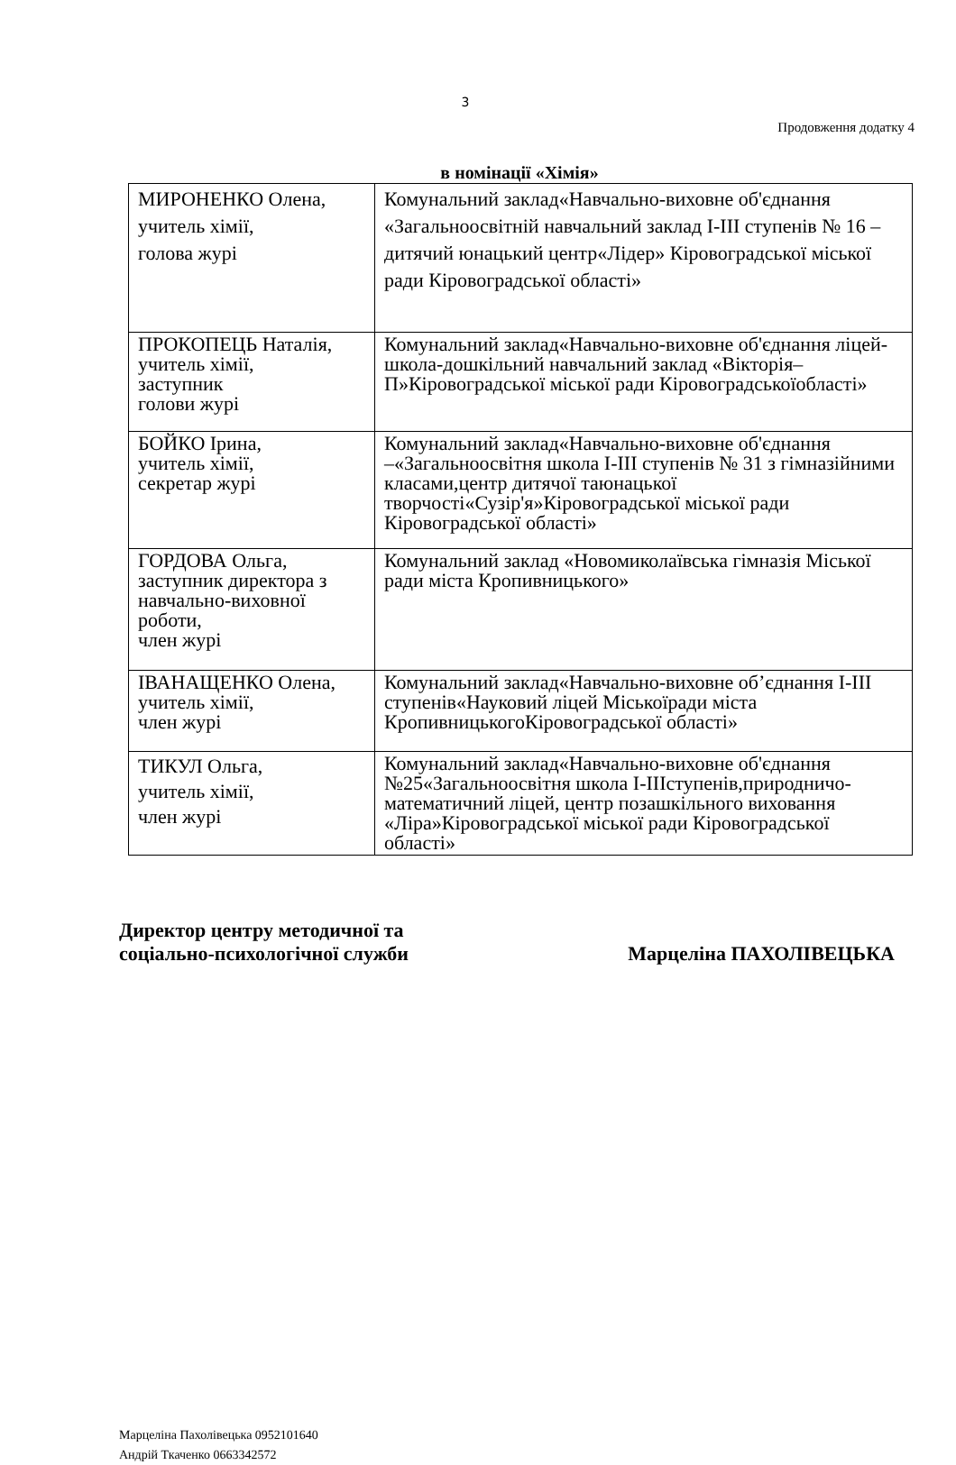3
Продовження додатку 4
в номінації «Хімія»
| МИРОНЕНКО Олена, учитель хімії, голова журі | Комунальний заклад«Навчально-виховне об'єднання «Загальноосвітній навчальний заклад І-ІІІ ступенів № 16 – дитячий юнацький центр«Лідер» Кіровоградської міської ради Кіровоградської області» |
| ПРОКОПЕЦЬ Наталія, учитель хімії, заступник голови журі | Комунальний заклад«Навчально-виховне об'єднання ліцей-школа-дошкільний навчальний заклад «Вікторія–П»Кіровоградської міської ради Кіровоградськоїобласті» |
| БОЙКО Ірина, учитель хімії, секретар журі | Комунальний заклад«Навчально-виховне об'єднання –«Загальноосвітня школа І-ІІІ ступенів № 31 з гімназійними класами,центр дитячої таюнацької творчості«Сузір'я»Кіровоградської міської ради Кіровоградської області» |
| ГОРДОВА Ольга, заступник директора з навчально-виховної роботи, член журі | Комунальний заклад «Новомиколаївська гімназія Міської ради міста Кропивницького» |
| ІВАНАЩЕНКО Олена, учитель хімії, член журі | Комунальний заклад«Навчально-виховне об’єднання І-ІІІ ступенів«Науковий ліцей Міськоїради міста КропивницькогоКіровоградської області» |
| ТИКУЛ Ольга, учитель хімії, член журі | Комунальний заклад«Навчально-виховне об'єднання №25«Загальноосвітня школа І-ІІІступенів,природничо-математичний ліцей, центр позашкільного виховання «Ліра»Кіровоградської міської ради Кіровоградської області» |
Директор центру методичної та
соціально-психологічної служби
Марцеліна ПАХОЛІВЕЦЬКА
Марцеліна Пахолівецька 0952101640
Андрій Ткаченко 0663342572